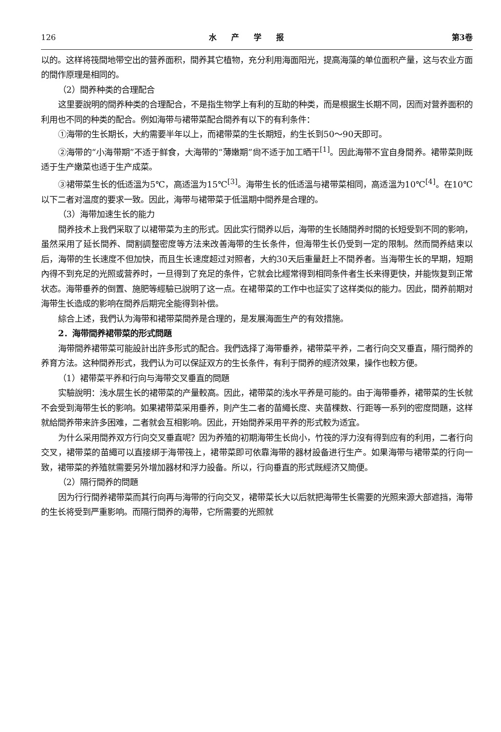126 水产学报 第3卷
以的。这样将筏間地带空出的营养面积，間养其它植物，充分利用海面阳光，提高海藻的单位面积产量，这与农业方面的間作原理是相同的。
（2）間养种类的合理配合
这里要說明的間养种类的合理配合，不是指生物学上有利的互助的种类，而是根据生长期不同，因而对营养面积的利用也不同的种类的配合。例如海带与裙带菜配合間养有以下的有利条件：
①海带的生长期长，大約需要半年以上，而裙带菜的生长期短，約生长到50～90天即可。
②海带的“小海带期”不适于鲜食，大海带的“薄嫩期”尙不适于加工晒干<sup>[1]</sup>。因此海带不宜自身間养。裙带菜則既适于生产嫩菜也适于生产成菜。
③裙带菜生长的低适溫为5℃，高适溫为15℃<sup>[3]</sup>。海带生长的低适溫与裙带菜相同，高适溫为10℃<sup>[4]</sup>。在10℃以下二者对溫度的要求一致。因此，海带与裙带菜于低溫期中間养是合理的。
（3）海带加速生长的能力
間养技术上我們采取了以裙带菜为主的形式。因此实行間养以后，海带的生长随間养时間的长短受到不同的影响，虽然采用了延长間养、間割調整密度等方法来改善海带的生长条件，但海带生长仍受到一定的限制。然而間养結束以后，海带的生长速度不但加快，而且生长速度超过对照者，大約30天后重量赶上不間养者。当海带生长的早期，短期內得不到充足的光照或营养时，一旦得到了充足的条件，它就会比經常得到相同条件者生长来得更快，并能恢复到正常状态。海带垂养的倒置、施肥等經驗已說明了这一点。在裙带菜的工作中也証实了这样类似的能力。因此，間养前期对海带生长造成的影响在間养后期完全能得到补偿。
綜合上述，我們认为海带和裙带菜間养是合理的，是发展海面生产的有效措施。
2．海带間养裙带菜的形式問題
海带間养裙带菜可能設計出許多形式的配合。我們选择了海带垂养，裙带菜平养，二者行向交叉垂直，隔行間养的养育方法。这种間养形式，我們认为可以保証双方的生长条件，有利于間养的經济效果，操作也較方便。
（1）裙带菜平养和行向与海带交叉垂直的問題
实驗說明：浅水层生长的裙带菜的产量較高。因此，裙带菜的浅水平养是可能的。由于海带垂养，裙带菜的生长就不会受到海带生长的影响。如果裙带菜采用垂养，則产生二者的苗繩长度、夹苗棵数、行距等一系列的密度問題，这样就給間养带来許多困难，二者就会互相影响。因此，开始間养采用平养的形式較为适宜。
为什么采用間养双方行向交叉垂直呢？因为养殖的初期海带生长尙小，竹筏的浮力沒有得到应有的利用，二者行向交叉，裙带菜的苗繩可以直接綁于海带筏上，裙带菜即可依靠海带的器材設备进行生产。如果海带与裙带菜的行向一致，裙带菜的养殖就需要另外增加器材和浮力設备。所以，行向垂直的形式既經济又簡便。
（2）隔行間养的問題
因为行行間养裙带菜而其行向再与海带的行向交叉，裙带菜长大以后就把海带生长需要的光照来源大部遮挡，海带的生长将受到严重影响。而隔行間养的海带，它所需要的光照就